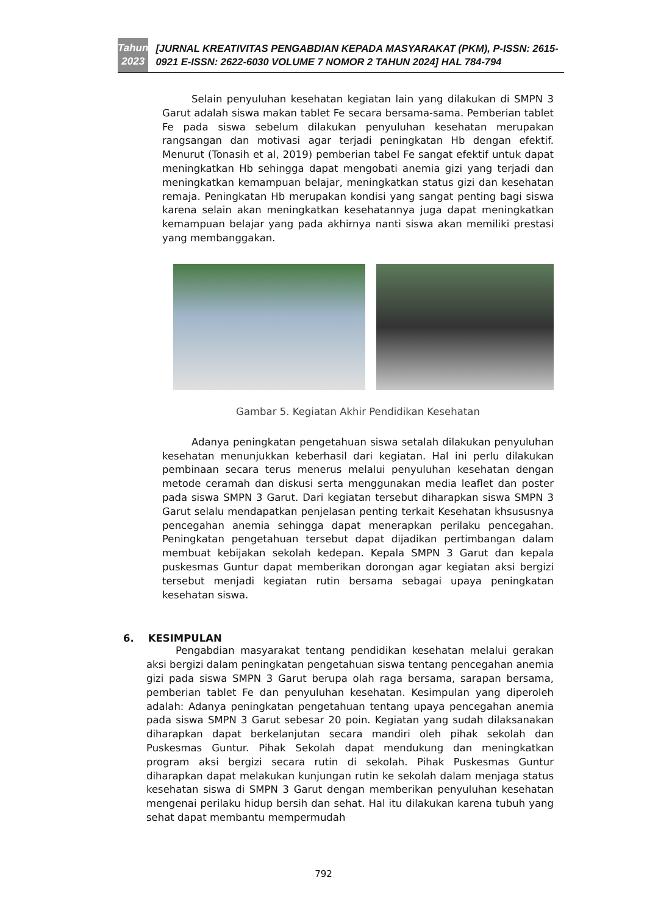Tahun
2023
[JURNAL KREATIVITAS PENGABDIAN KEPADA MASYARAKAT (PKM), P-ISSN: 2615-0921 E-ISSN: 2622-6030 VOLUME 7 NOMOR 2 TAHUN 2024] HAL 784-794
Selain penyuluhan kesehatan kegiatan lain yang dilakukan di SMPN 3 Garut adalah siswa makan tablet Fe secara bersama-sama. Pemberian tablet Fe pada siswa sebelum dilakukan penyuluhan kesehatan merupakan rangsangan dan motivasi agar terjadi peningkatan Hb dengan efektif. Menurut (Tonasih et al, 2019) pemberian tabel Fe sangat efektif untuk dapat meningkatkan Hb sehingga dapat mengobati anemia gizi yang terjadi dan meningkatkan kemampuan belajar, meningkatkan status gizi dan kesehatan remaja. Peningkatan Hb merupakan kondisi yang sangat penting bagi siswa karena selain akan meningkatkan kesehatannya juga dapat meningkatkan kemampuan belajar yang pada akhirnya nanti siswa akan memiliki prestasi yang membanggakan.
Gambar 5. Kegiatan Akhir Pendidikan Kesehatan
Adanya peningkatan pengetahuan siswa setalah dilakukan penyuluhan kesehatan menunjukkan keberhasil dari kegiatan. Hal ini perlu dilakukan pembinaan secara terus menerus melalui penyuluhan kesehatan dengan metode ceramah dan diskusi serta menggunakan media leaflet dan poster pada siswa SMPN 3 Garut. Dari kegiatan tersebut diharapkan siswa SMPN 3 Garut selalu mendapatkan penjelasan penting terkait Kesehatan khsususnya pencegahan anemia sehingga dapat menerapkan perilaku pencegahan. Peningkatan pengetahuan tersebut dapat dijadikan pertimbangan dalam membuat kebijakan sekolah kedepan. Kepala SMPN 3 Garut dan kepala puskesmas Guntur dapat memberikan dorongan agar kegiatan aksi bergizi tersebut menjadi kegiatan rutin bersama sebagai upaya peningkatan kesehatan siswa.
6. KESIMPULAN
Pengabdian masyarakat tentang pendidikan kesehatan melalui gerakan aksi bergizi dalam peningkatan pengetahuan siswa tentang pencegahan anemia gizi pada siswa SMPN 3 Garut berupa olah raga bersama, sarapan bersama, pemberian tablet Fe dan penyuluhan kesehatan. Kesimpulan yang diperoleh adalah: Adanya peningkatan pengetahuan tentang upaya pencegahan anemia pada siswa SMPN 3 Garut sebesar 20 poin. Kegiatan yang sudah dilaksanakan diharapkan dapat berkelanjutan secara mandiri oleh pihak sekolah dan Puskesmas Guntur. Pihak Sekolah dapat mendukung dan meningkatkan program aksi bergizi secara rutin di sekolah. Pihak Puskesmas Guntur diharapkan dapat melakukan kunjungan rutin ke sekolah dalam menjaga status kesehatan siswa di SMPN 3 Garut dengan memberikan penyuluhan kesehatan mengenai perilaku hidup bersih dan sehat. Hal itu dilakukan karena tubuh yang sehat dapat membantu mempermudah
792